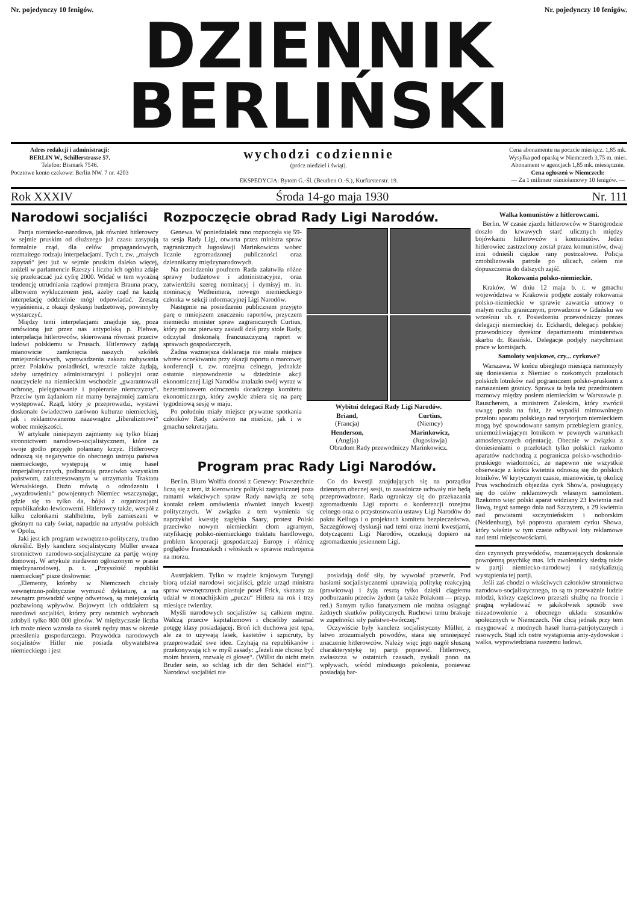Nr. pojedynczy 10 fenigów. Nr. pojedynczy 10 fenigów.
DZIENNIK BERLIŃSKI
Adres redakcji i administracji:
BERLIN W., Schillerstrasse 57.
Telefon: Bismark 7546.
Pocztowe konto czekowe: Berlin NW. 7 nr. 4203
wychodzi codziennie
(prócz niedziel i świąt).
EKSPEDYCJA: Bytom G.-Śl. (Beuthen O.-S.), Kurfürstenstr. 19.
Cena abonamentu na poczcie miesięcz. 1,85 mk.
Wysyłka pod opaską w Niemczech 3,75 m. mies.
Abonament w agencjach 1,85 mk. miesięcznie.
Cena ogłoszeń w Niemczech:
— Za 1 milimetr ośmiołamowy 10 fenigów. —
Rok XXXIV Środa 14-go maja 1930 Nr. 111
Narodowi socjaliści
Partja niemiecko-narodowa, jak również hitlerowcy w sejmie pruskim od dłuższego już czasu zasypują formalnie rząd, dla celów propagandowych, rozmaitego rodzaju interpelacjami. Tych t. zw. „małych zapytań“ jest już w sejmie pruskim daleko więcej, aniżeli w parlamencie Rzeszy i liczba ich ogólna zdaje się przekraczać już cyfrę 2000. Widać w tem wyraźną tendencję utrudniania rządowi premjera Brauna pracy, albowiem wykluczonem jest, ażeby rząd na każdą interpelację oddzielnie mógł odpowiadać. Zresztą wyjaśnienia, z okazji dyskusji budżetowej, powinnyby wystarczyć.
Między temi interpelacjami znajduje się, poza omówioną już przez nas antypolską p. Plehwe, interpelacja hitlerowców, skierowana również przeciw ludowi polskiemu w Prusach. Hitlerowcy żądają mianowicie zamknięcia naszych szkółek mniejszościowych, wprowadzenia zakazu nabywania przez Polaków posiadłości, wreszcie także żądają, ażeby urzędnicy administracyjni i policyjni oraz nauczyciele na niemieckim wschodzie „gwarantowali ochronę, pielęgnowanie i popieranie niemczyzny“. Przeciw tym żądaniom nie mamy bynajmniej zamiaru występować. Rząd, który je przeprowadzi, wystawi doskonałe świadectwo zarówno kulturze niemieckiej, jak i reklamowanemu nazewnątrz „liberalizmowi“ wobec mniejszości.
W artykule niniejszym zajmiemy się tylko bliżej stronnictwem narodowo-socjalistycznem, które za swoje godło przyjęło połamany krzyż. Hitlerowcy odnoszą się negatywnie do obecnego ustroju państwa niemieckiego, występują w imię haseł imperjalistycznych, podburzają przeciwko wszystkim państwom, zainteresowanym w utrzymaniu Traktatu Wersalskiego. Dużo mówią o odrodzeniu i „wyzdrowieniu“ powojennych Niemiec wszczynając, gdzie się to tylko da, bójki z organizacjami republikańsko-lewicowemi. Hitlerowcy także, wespół z kilku członkami stahlhelmu, byli zamieszani w głośnym na cały świat, napadzie na artystów polskich w Opolu.
Jaki jest ich program wewnętrzno-polityczny, trudno określić. Były kanclerz socjalistyczny Müller uważa stronnictwo narodowo-socjalistyczne za partję wojny domowej. W artykule niedawno ogłoszonym w prasie międzynarodowej, p. t. „Przyszłość republiki niemieckiej“ pisze dosłownie:
„Elementy, któreby w Niemczech chciały wewnętrzno-politycznie wymusić dyktaturę, a na zewnątrz prowadzić wojnę odwetową, są mniejszością pozbawioną wpływów. Bojowym ich oddziałem są narodowi socjaliści, którzy przy ostatnich wyborach zdobyli tylko 800 000 głosów. W międzyczasie liczba ich może nieco wzrosła na skutek nędzy mas w okresie przesilenia gospodarczego. Przywódca narodowych socjalistów Hitler nie posiada obywatelstwa niemieckiego i jest
Rozpoczęcie obrad Rady Ligi Narodów.
Genewa. W poniedziałek rano rozpoczęła się 59-ta sesja Rady Ligi, otwarta przez ministra spraw zagranicznych Jugosławji Marinkowicza wobec licznie zgromadzonej publiczności oraz dziennikarzy międzynarodowych.
Na posiedzeniu poufnem Rada załatwiła różne sprawy budżetowe i administracyjne, oraz zatwierdziła szereg nominacyj i dymisyj m. in. nominację Wetheimera, nowego niemieckiego członka w sekcji informacyjnej Ligi Narodów.
Następnie na posiedzeniu publicznem przyjęto parę o mniejszem znaczeniu raportów, przyczem niemiecki minister spraw zagranicznych Curtius, który po raz pierwszy zasiadł dziś przy stole Rady, odczytał doskonałą francuszczyzną raport w sprawach gospodarczych.
Żadna ważniejsza deklaracja nie miała miejsce wbrew oczekiwaniu przy okazji raportu o marcowej konferencji t. zw. rozejmu celnego, jednakże ostatnie niepowodzenie w dziedzinie akcji ekonomicznej Ligi Narodów znalazło swój wyraz w bezterminowem odroczeniu doradczego komitetu ekonomicznego, który zwykle zbiera się na parę tygodniową sesję w maju.
Po południu miały miejsce prywatne spotkania członków Rady zarówno na mieście, jak i w gmachu sekretarjatu.
Wybitni delegaci Rady Ligi Narodów.
Briand,
(Francja)
Curtius,
(Niemcy)
Henderson,
(Anglja)
Marinkowicz,
(Jugosławja)
Obradom Rady przewodniczy Marinkowicz.
Program prac Rady Ligi Narodów.
Berlin. Biuro Wolffa donosi z Genewy: Powszechnie liczą się z tem, iż kierownicy polityki zagranicznej poza ramami właściwych spraw Rady nawiążą ze sobą kontakt celem omówienia również innych kwestji politycznych. W związku z tem wymienia się naprzykład kwestję zagłębia Saary, protest Polski przeciwko nowym niemieckim cłom agrarnym, ratyfikację polsko-niemieckiego traktatu handlowego, problem kooperacji gospodarczej Europy i różnicę poglądów francuskich i włoskich w sprawie rozbrojenia na morzu.
Co do kwestji znajdujących się na porządku dziennym obecnej sesji, to zasadnicze uchwały nie będą przeprowadzone. Rada ograniczy się do przekazania zgromadzeniu Ligi raportu o konferencji rozejmu celnego oraz o przystosowaniu ustawy Ligi Narodów do paktu Kelloga i o projektach komitetu bezpieczeństwa. Szczegółowej dyskusji nad temi oraz inemi kwestjami, dotyczącemi Ligi Narodów, oczekują dopiero na zgromadzeniu jesiennem Ligi.
Austrjakiem. Tylko w rządzie krajowym Turyngji biorą udział narodowi socjaliści, gdzie urząd ministra spraw wewnętrznych piastuje poseł Frick, skazany za udział w monachijskim „puczu“ Hitlera na rok i trzy miesiące twierdzy.
Myśli narodowych socjalistów są całkiem mętne. Walczą przeciw kapitalizmowi i chcieliby załamać potęgę klasy posiadającej. Broń ich duchowa jest tępa, ale za to używają lasek, kastetów i szpicruty, by przeprowadzić swe idee. Czyhają na republikanów i przekonywują ich w myśl zasady: „Jeżeli nie chcesz być moim bratem, rozwalę ci głowę“. (Willst du nicht mein Bruder sein, so schlag ich dir den Schädel ein!“). Narodowi socjaliści nie
posiadają dość siły, by wywołać przewrót. Pod hasłami socjalistycznemi uprawiają politykę reakcyjną (prawicową) i żyją resztą tylko dzięki ciągłemu podburzaniu przeciw żydom (a także Polakom — przyp. red.) Samym tylko fanatyzmem nie można osiągnąć żadnych skutków politycznych. Ruchowi temu brakuje w zupełności siły państwo-twórczej.“
Oczywiście były kanclerz socjalistyczny Müller, z łatwo zrozumiałych powodów, stara się umniejszyć znaczenie hitlerowców. Należy więc jego nagół słuszną charakterystykę tej partji poprawić. Hitlerowcy, zwłaszcza w ostatnich czasach, zyskali pono na wpływach, wśród młodszego pokolenia, ponieważ posiadają bar-
Walka komunistów z hitlerowcami.
Berlin. W czasie zjazdu hitlerowców w Starogrodzie doszło do krwawych starć ulicznych między bojówkami hitlerowców i komunistów. Jeden hitlerowiec zastrzelony został przez komunistów, dwaj inni odnieśli ciężkie rany postrzałowe. Policja zmobilizowała patrole po ulicach, celem nie dopuszczenia do dalszych zajść.
Rokowania polsko-niemieckie.
Kraków. W dniu 12 maja b. r. w gmachu województwa w Krakowie podjęte zostały rokowania polsko-niemieckie w sprawie zawarcia umowy o małym ruchu granicznym, prowadzone w Gdańsku we wrześniu ub. r. Posiedzeniu przewodniczy prezes delegacji niemieckiej dr. Eckhardt, delegacji polskiej przewodniczy dyrektor departamentu ministerstwa skarbu dr. Rasiński. Delegacje podjęły natychmiast prace w komisjach.
Samoloty wojskowe, czy... cyrkowe?
Warszawa. W końcu ubiegłego miesiąca namnożyły się doniesienia z Niemiec o rzekomych przelotach polskich lotników nad pograniczem polsko-pruskiem z naruszeniem granicy. Sprawa ta była też przedmiotem rozmowy między posłem niemieckim w Warszawie p. Rauscherem, a ministrem Zaleskim, który zwrócił uwagę posła na fakt, że wypadki mimowolnego przelotu aparatu polskiego nad terytorjum niemieckiem mogą być spowodowane samym przebiegiem granicy, uniemożliwiającym lotnikom w pewnych warunkach atmosferycznych orjentację. Obecnie w związku z doniesieniami o przelotach tylko polskich rzekomo aparatów nadchodzą z pogranicza polsko-wschodnio-pruskiego wiadomości, że napewno nie wszystkie obserwacje z końca kwietnia odnoszą się do polskich lotników. W krytycznym czasie, mianowicie, tę okolicę Prus wschodnich objeżdża cyrk Show'a, posługujący się do celów reklamowych własnym samolotem. Rzekomo więc polski aparat widziany 23 kwietnia nad Iławą, tegoż samego dnia nad Szczytem, a 29 kwietnia nad powiatami szczytnieńskim i noborskim (Neidenburg), był poprostu aparatem cyrku Showa, który właśnie w tym czasie odbywał loty reklamowe nad temi miejscowościami.
dzo czynnych przywódców, rozumiejących doskonale powojenną psychikę mas. Ich zwolennicy siedzą także w partji niemiecko-narodowej i radykalizują wystąpienia tej partji.
Jeśli zaś chodzi o właściwych członków stronnictwa narodowo-socjalistycznego, to są to przeważnie ludzie młodzi, którzy częściowo przeszli służbę na froncie i pragną wyładować w jakikolwiek sposób swe niezadowolenie z obecnego układu stosunków społecznych w Niemczech. Nie chcą jednak przy tem rezygnować z modnych haseł hurra-patrjotycznych i rasowych. Stąd ich ostre wystąpienia anty-żydowskie i walka, wypowiedziana naszemu ludowi.